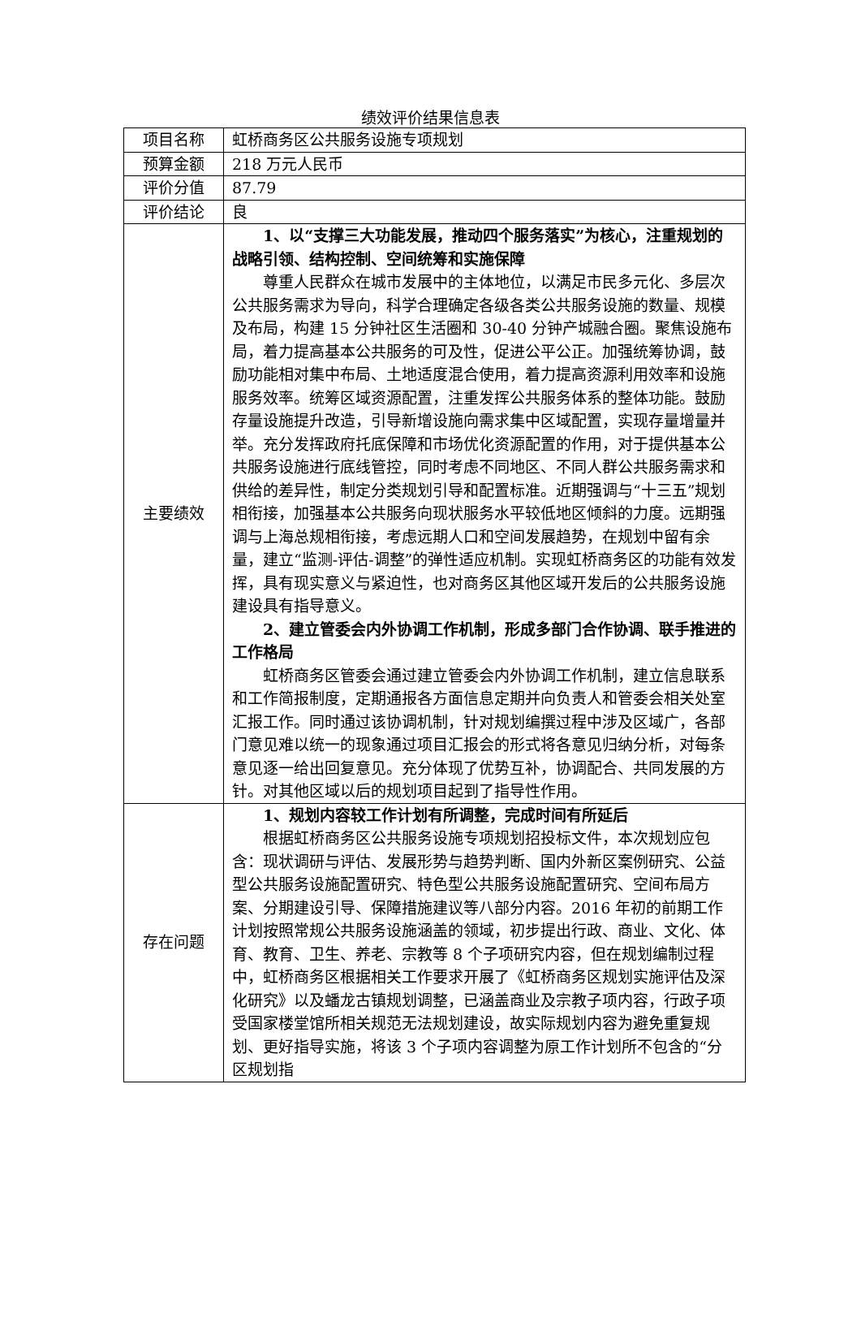绩效评价结果信息表
| 项目名称 | 虹桥商务区公共服务设施专项规划 |
| 预算金额 | 218 万元人民币 |
| 评价分值 | 87.79 |
| 评价结论 | 良 |
| 主要绩效 | 1、以“支撑三大功能发展，推动四个服务落实”为核心，注重规划的战略引领、结构控制、空间统筹和实施保障 尊重人民群众在城市发展中的主体地位，以满足市民多元化、多层次公共服务需求为导向，科学合理确定各级各类公共服务设施的数量、规模及布局，构建 15 分钟社区生活圈和 30-40 分钟产城融合圈。聚焦设施布局，着力提高基本公共服务的可及性，促进公平公正。加强统筹协调，鼓励功能相对集中布局、土地适度混合使用，着力提高资源利用效率和设施服务效率。统筹区域资源配置，注重发挥公共服务体系的整体功能。鼓励存量设施提升改造，引导新增设施向需求集中区域配置，实现存量增量并举。充分发挥政府托底保障和市场优化资源配置的作用，对于提供基本公共服务设施进行底线管控，同时考虑不同地区、不同人群公共服务需求和供给的差异性，制定分类规划引导和配置标准。近期强调与“十三五”规划相衔接，加强基本公共服务向现状服务水平较低地区倾斜的力度。远期强调与上海总规相衔接，考虑远期人口和空间发展趋势，在规划中留有余量，建立“监测-评估-调整”的弹性适应机制。实现虹桥商务区的功能有效发挥，具有现实意义与紧迫性，也对商务区其他区域开发后的公共服务设施建设具有指导意义。 2、建立管委会内外协调工作机制，形成多部门合作协调、联手推进的工作格局 虹桥商务区管委会通过建立管委会内外协调工作机制，建立信息联系和工作简报制度，定期通报各方面信息定期并向负责人和管委会相关处室汇报工作。同时通过该协调机制，针对规划编撰过程中涉及区域广，各部门意见难以统一的现象通过项目汇报会的形式将各意见归纳分析，对每条意见逐一给出回复意见。充分体现了优势互补，协调配合、共同发展的方针。对其他区域以后的规划项目起到了指导性作用。 |
| 存在问题 | 1、规划内容较工作计划有所调整，完成时间有所延后 根据虹桥商务区公共服务设施专项规划招投标文件，本次规划应包含：现状调研与评估、发展形势与趋势判断、国内外新区案例研究、公益型公共服务设施配置研究、特色型公共服务设施配置研究、空间布局方案、分期建设引导、保障措施建议等八部分内容。2016 年初的前期工作计划按照常规公共服务设施涵盖的领域，初步提出行政、商业、文化、体育、教育、卫生、养老、宗教等 8 个子项研究内容，但在规划编制过程中，虹桥商务区根据相关工作要求开展了《虹桥商务区规划实施评估及深化研究》以及蟠龙古镇规划调整，已涵盖商业及宗教子项内容，行政子项受国家楼堂馆所相关规范无法规划建设，故实际规划内容为避免重复规划、更好指导实施，将该 3 个子项内容调整为原工作计划所不包含的“分区规划指 |